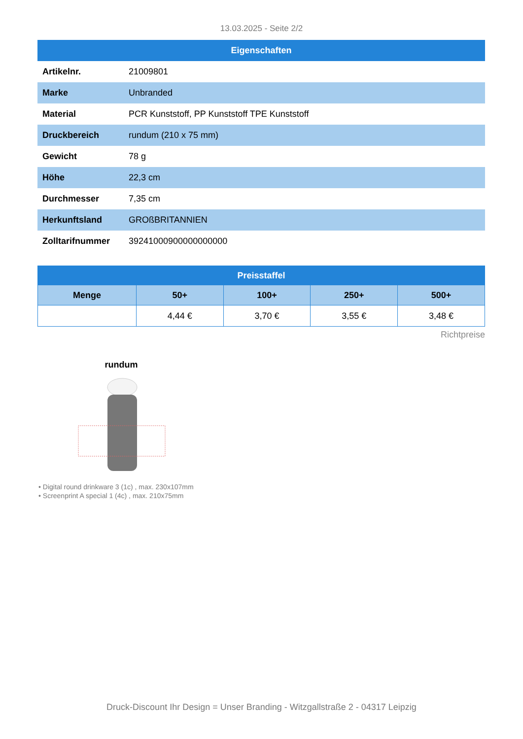13.03.2025 - Seite 2/2
| Eigenschaften | |
| --- | --- |
| Artikelnr. | 21009801 |
| Marke | Unbranded |
| Material | PCR Kunststoff, PP Kunststoff TPE Kunststoff |
| Druckbereich | rundum (210 x 75 mm) |
| Gewicht | 78 g |
| Höhe | 22,3 cm |
| Durchmesser | 7,35 cm |
| Herkunftsland | GROßBRITANNIEN |
| Zolltarifnummer | 39241000900000000000 |
| Preisstaffel | | | | |
| --- | --- | --- | --- | --- |
| Menge | 50+ | 100+ | 250+ | 500+ |
| | 4,44 € | 3,70 € | 3,55 € | 3,48 € |
Richtpreise
rundum
• Digital round drinkware 3 (1c) , max. 230x107mm
• Screenprint A special 1 (4c) , max. 210x75mm
Druck-Discount Ihr Design = Unser Branding - Witzgallstraße 2 - 04317 Leipzig